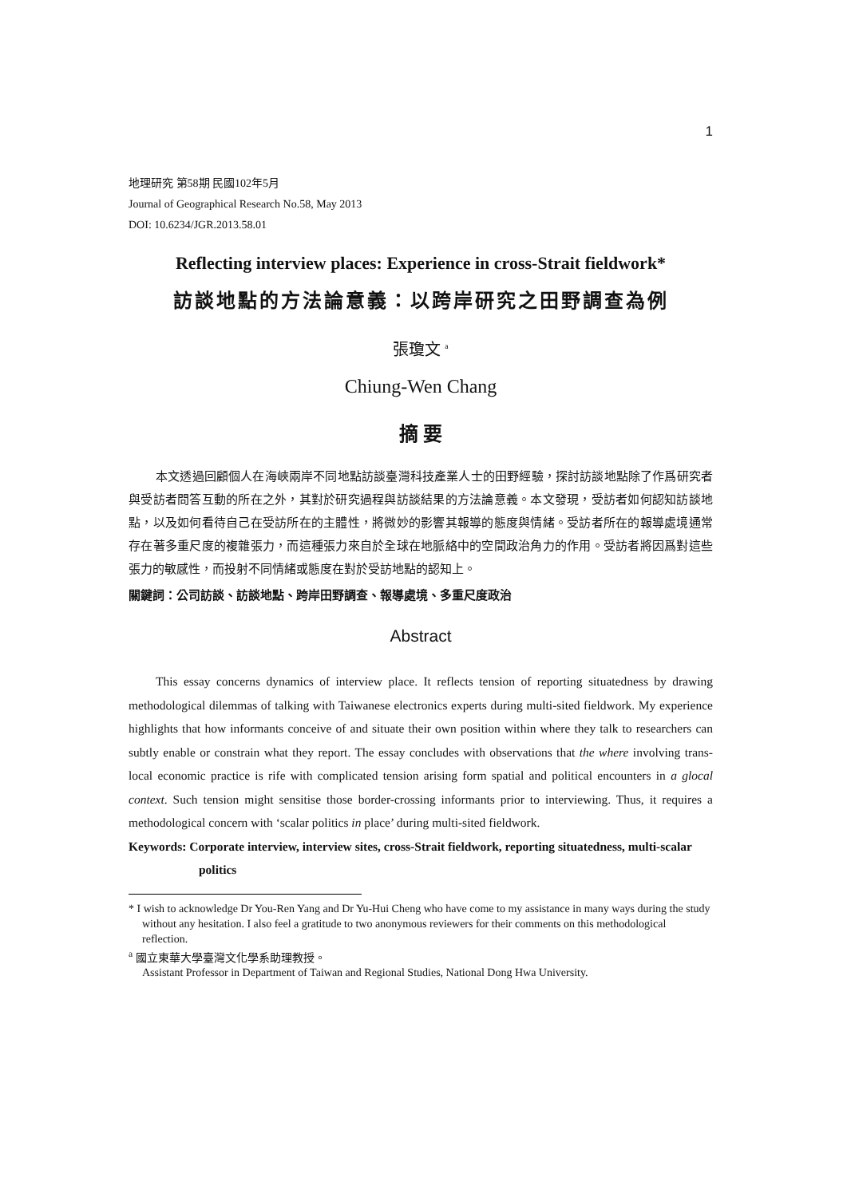1
地理研究 第58期 民國102年5月
Journal of Geographical Research No.58, May 2013
DOI: 10.6234/JGR.2013.58.01
Reflecting interview places: Experience in cross-Strait fieldwork*
訪談地點的方法論意義：以跨岸研究之田野調查為例
張瓊文 <sup>a</sup>
Chiung-Wen Chang
摘 要
本文透過回顧個人在海峽兩岸不同地點訪談臺灣科技產業人士的田野經驗，探討訪談地點除了作爲研究者與受訪者問答互動的所在之外，其對於研究過程與訪談結果的方法論意義。本文發現，受訪者如何認知訪談地點，以及如何看待自己在受訪所在的主體性，將微妙的影響其報導的態度與情緒。受訪者所在的報導處境通常存在著多重尺度的複雜張力，而這種張力來自於全球在地脈絡中的空間政治角力的作用。受訪者將因爲對這些張力的敏感性，而投射不同情緒或態度在對於受訪地點的認知上。
關鍵詞：公司訪談、訪談地點、跨岸田野調查、報導處境、多重尺度政治
Abstract
This essay concerns dynamics of interview place. It reflects tension of reporting situatedness by drawing methodological dilemmas of talking with Taiwanese electronics experts during multi-sited fieldwork. My experience highlights that how informants conceive of and situate their own position within where they talk to researchers can subtly enable or constrain what they report. The essay concludes with observations that the where involving trans-local economic practice is rife with complicated tension arising form spatial and political encounters in a glocal context. Such tension might sensitise those border-crossing informants prior to interviewing. Thus, it requires a methodological concern with ‘scalar politics in place’ during multi-sited fieldwork.
Keywords: Corporate interview, interview sites, cross-Strait fieldwork, reporting situatedness, multi-scalar politics
* I wish to acknowledge Dr You-Ren Yang and Dr Yu-Hui Cheng who have come to my assistance in many ways during the study without any hesitation. I also feel a gratitude to two anonymous reviewers for their comments on this methodological reflection.
<sup>a</sup> 國立東華大學臺灣文化學系助理教授。
Assistant Professor in Department of Taiwan and Regional Studies, National Dong Hwa University.